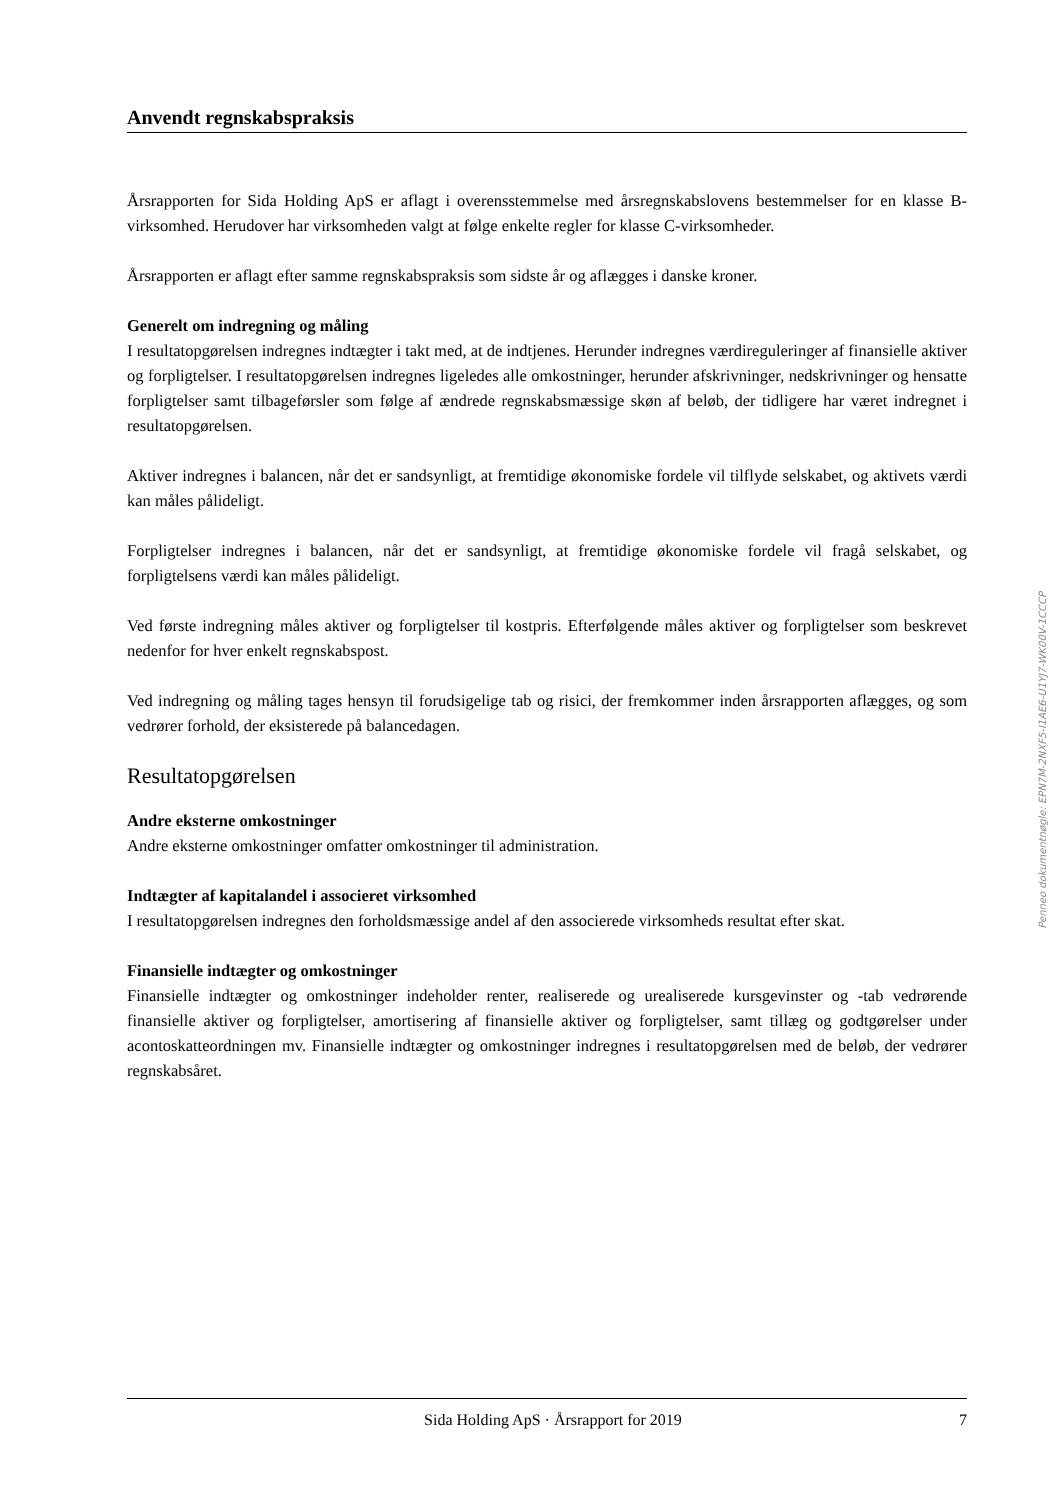Anvendt regnskabspraksis
Årsrapporten for Sida Holding ApS er aflagt i overensstemmelse med årsregnskabslovens bestemmelser for en klasse B-virksomhed. Herudover har virksomheden valgt at følge enkelte regler for klasse C-virksomheder.
Årsrapporten er aflagt efter samme regnskabspraksis som sidste år og aflægges i danske kroner.
Generelt om indregning og måling
I resultatopgørelsen indregnes indtægter i takt med, at de indtjenes. Herunder indregnes værdireguleringer af finansielle aktiver og forpligtelser. I resultatopgørelsen indregnes ligeledes alle omkostninger, herunder afskrivninger, nedskrivninger og hensatte forpligtelser samt tilbageførsler som følge af ændrede regnskabsmæssige skøn af beløb, der tidligere har været indregnet i resultatopgørelsen.
Aktiver indregnes i balancen, når det er sandsynligt, at fremtidige økonomiske fordele vil tilflyde selskabet, og aktivets værdi kan måles pålideligt.
Forpligtelser indregnes i balancen, når det er sandsynligt, at fremtidige økonomiske fordele vil fragå selskabet, og forpligtelsens værdi kan måles pålideligt.
Ved første indregning måles aktiver og forpligtelser til kostpris. Efterfølgende måles aktiver og forpligtelser som beskrevet nedenfor for hver enkelt regnskabspost.
Ved indregning og måling tages hensyn til forudsigelige tab og risici, der fremkommer inden årsrapporten aflægges, og som vedrører forhold, der eksisterede på balancedagen.
Resultatopgørelsen
Andre eksterne omkostninger
Andre eksterne omkostninger omfatter omkostninger til administration.
Indtægter af kapitalandel i associeret virksomhed
I resultatopgørelsen indregnes den forholdsmæssige andel af den associerede virksomheds resultat efter skat.
Finansielle indtægter og omkostninger
Finansielle indtægter og omkostninger indeholder renter, realiserede og urealiserede kursgevinster og -tab vedrørende finansielle aktiver og forpligtelser, amortisering af finansielle aktiver og forpligtelser, samt tillæg og godtgørelser under acontoskatteordningen mv. Finansielle indtægter og omkostninger indregnes i resultatopgørelsen med de beløb, der vedrører regnskabsåret.
Penneo dokumentnøgle: EPN7M-2NXF5-I1AE6-U1YJ7-WK00V-1CCCP
Sida Holding ApS · Årsrapport for 2019 7